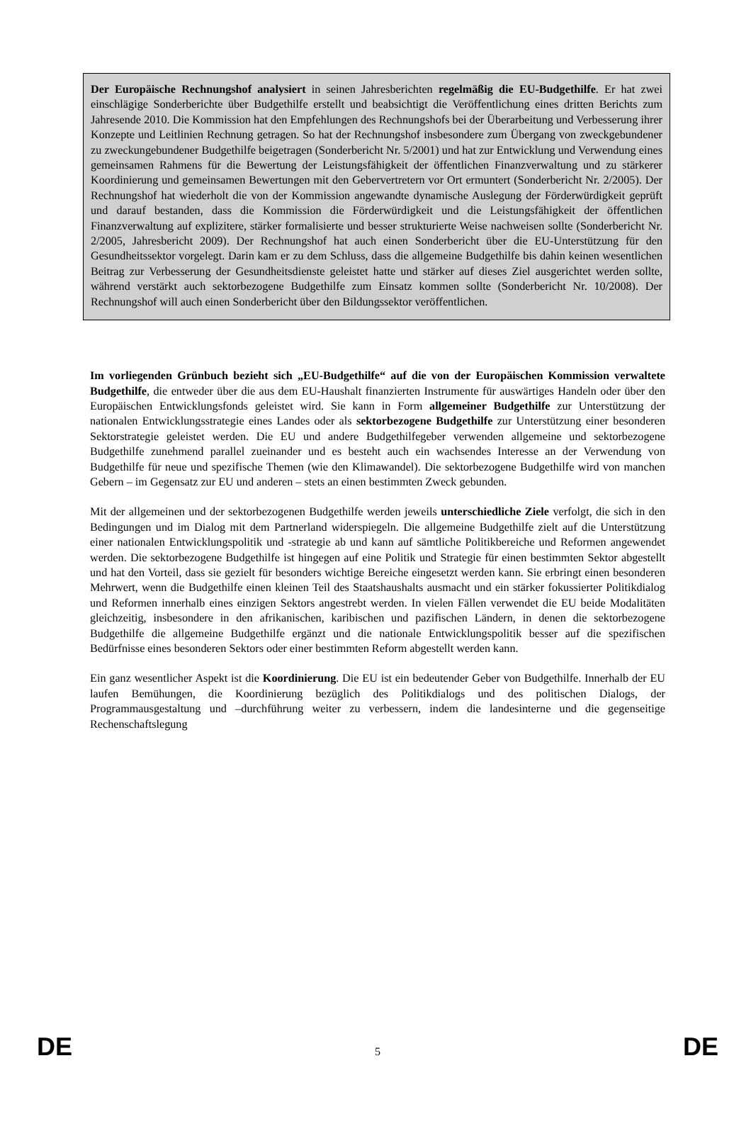Der Europäische Rechnungshof analysiert in seinen Jahresberichten regelmäßig die EU-Budgethilfe. Er hat zwei einschlägige Sonderberichte über Budgethilfe erstellt und beabsichtigt die Veröffentlichung eines dritten Berichts zum Jahresende 2010. Die Kommission hat den Empfehlungen des Rechnungshofs bei der Überarbeitung und Verbesserung ihrer Konzepte und Leitlinien Rechnung getragen. So hat der Rechnungshof insbesondere zum Übergang von zweckgebundener zu zweckungebundener Budgethilfe beigetragen (Sonderbericht Nr. 5/2001) und hat zur Entwicklung und Verwendung eines gemeinsamen Rahmens für die Bewertung der Leistungsfähigkeit der öffentlichen Finanzverwaltung und zu stärkerer Koordinierung und gemeinsamen Bewertungen mit den Gebervertretern vor Ort ermuntert (Sonderbericht Nr. 2/2005). Der Rechnungshof hat wiederholt die von der Kommission angewandte dynamische Auslegung der Förderwürdigkeit geprüft und darauf bestanden, dass die Kommission die Förderwürdigkeit und die Leistungsfähigkeit der öffentlichen Finanzverwaltung auf explizitere, stärker formalisierte und besser strukturierte Weise nachweisen sollte (Sonderbericht Nr. 2/2005, Jahresbericht 2009). Der Rechnungshof hat auch einen Sonderbericht über die EU-Unterstützung für den Gesundheitssektor vorgelegt. Darin kam er zu dem Schluss, dass die allgemeine Budgethilfe bis dahin keinen wesentlichen Beitrag zur Verbesserung der Gesundheitsdienste geleistet hatte und stärker auf dieses Ziel ausgerichtet werden sollte, während verstärkt auch sektorbezogene Budgethilfe zum Einsatz kommen sollte (Sonderbericht Nr. 10/2008). Der Rechnungshof will auch einen Sonderbericht über den Bildungssektor veröffentlichen.
Im vorliegenden Grünbuch bezieht sich „EU-Budgethilfe“ auf die von der Europäischen Kommission verwaltete Budgethilfe, die entweder über die aus dem EU-Haushalt finanzierten Instrumente für auswärtiges Handeln oder über den Europäischen Entwicklungsfonds geleistet wird. Sie kann in Form allgemeiner Budgethilfe zur Unterstützung der nationalen Entwicklungsstrategie eines Landes oder als sektorbezogene Budgethilfe zur Unterstützung einer besonderen Sektorstrategie geleistet werden. Die EU und andere Budgethilfegeber verwenden allgemeine und sektorbezogene Budgethilfe zunehmend parallel zueinander und es besteht auch ein wachsendes Interesse an der Verwendung von Budgethilfe für neue und spezifische Themen (wie den Klimawandel). Die sektorbezogene Budgethilfe wird von manchen Gebern – im Gegensatz zur EU und anderen – stets an einen bestimmten Zweck gebunden.
Mit der allgemeinen und der sektorbezogenen Budgethilfe werden jeweils unterschiedliche Ziele verfolgt, die sich in den Bedingungen und im Dialog mit dem Partnerland widerspiegeln. Die allgemeine Budgethilfe zielt auf die Unterstützung einer nationalen Entwicklungspolitik und -strategie ab und kann auf sämtliche Politikbereiche und Reformen angewendet werden. Die sektorbezogene Budgethilfe ist hingegen auf eine Politik und Strategie für einen bestimmten Sektor abgestellt und hat den Vorteil, dass sie gezielt für besonders wichtige Bereiche eingesetzt werden kann. Sie erbringt einen besonderen Mehrwert, wenn die Budgethilfe einen kleinen Teil des Staatshaushalts ausmacht und ein stärker fokussierter Politikdialog und Reformen innerhalb eines einzigen Sektors angestrebt werden. In vielen Fällen verwendet die EU beide Modalitäten gleichzeitig, insbesondere in den afrikanischen, karibischen und pazifischen Ländern, in denen die sektorbezogene Budgethilfe die allgemeine Budgethilfe ergänzt und die nationale Entwicklungspolitik besser auf die spezifischen Bedürfnisse eines besonderen Sektors oder einer bestimmten Reform abgestellt werden kann.
Ein ganz wesentlicher Aspekt ist die Koordinierung. Die EU ist ein bedeutender Geber von Budgethilfe. Innerhalb der EU laufen Bemühungen, die Koordinierung bezüglich des Politikdialogs und des politischen Dialogs, der Programmausgestaltung und –durchführung weiter zu verbessern, indem die landesinterne und die gegenseitige Rechenschaftslegung
DE 5 DE